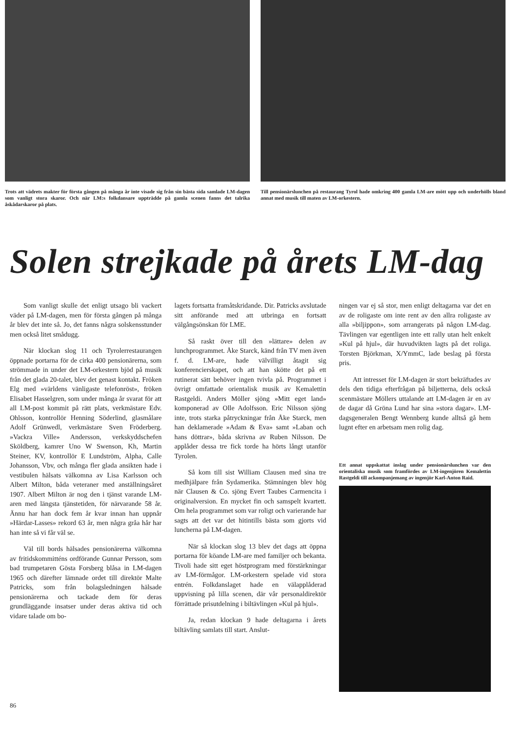Trots att vädrets makter för första gången på många år inte visade sig från sin bästa sida samlade LM-dagen som vanligt stora skaror. Och när LM:s folkdansare uppträdde på gamla scenen fanns det talrika åskådarskaror på plats.
Till pensionärslunchen på restaurang Tyrol hade omkring 400 gamla LM-are mött upp och underhölls bland annat med musik till maten av LM-orkestern.
Solen strejkade på årets LM-dag
Som vanligt skulle det enligt utsago bli vackert väder på LM-dagen, men för första gången på många år blev det inte så. Jo, det fanns några solskensstunder men också litet smådugg.
När klockan slog 11 och Tyrolerrestaurangen öppnade portarna för de cirka 400 pensionärerna, som strömmade in under det LM-orkestern bjöd på musik från det glada 20-talet, blev det genast kontakt. Fröken Elg med »världens vänligaste telefonröst», fröken Elisabet Hasselgren, som under många år svarat för att all LM-post kommit på rätt plats, verkmästare Edv. Ohlsson, kontrollör Henning Söderlind, glasmålare Adolf Grünwedl, verkmästare Sven Fröderberg. »Vackra Ville» Andersson, verkskyddschefen Sköldberg, kamrer Uno W Swenson, Kh, Martin Steiner, KV, kontrollör E Lundström, Alpha, Calle Johansson, Vbv, och många fler glada ansikten hade i vestibulen hälsats välkomna av Lisa Karlsson och Albert Milton, båda veteraner med anställningsåret 1907. Albert Milton är nog den i tjänst varande LM-aren med längsta tjänstetiden, för närvarande 58 år. Ännu har han dock fem år kvar innan han uppnår »Härdar-Lasses» rekord 63 år, men några gråa hår har han inte så vi får väl se.
Väl till bords hälsades pensionärerna välkomna av fritidskommitténs ordförande Gunnar Persson, som bad trumpetaren Gösta Forsberg blåsa in LM-dagen 1965 och därefter lämnade ordet till direktör Malte Patricks, som från bolagsledningen hälsade pensionärerna och tackade dem för deras grundläggande insatser under deras aktiva tid och vidare talade om bo-
lagets fortsatta framåtskridande. Dir. Patricks avslutade sitt anförande med att utbringa en fortsatt välgångsönskan för LME.
Så raskt över till den »lättare» delen av lunchprogrammet. Åke Starck, känd från TV men även f. d. LM-are, hade välvilligt åtagit sig konferencierskapet, och att han skötte det på ett rutinerat sätt behöver ingen tvivla på. Programmet i övrigt omfattade orientalisk musik av Kemalettin Rastgeldi. Anders Möller sjöng »Mitt eget land» komponerad av Olle Adolfsson. Eric Nilsson sjöng inte, trots starka påtryckningar från Åke Starck, men han deklamerade »Adam & Eva» samt »Laban och hans döttrar», båda skrivna av Ruben Nilsson. De applåder dessa tre fick torde ha hörts långt utanför Tyrolen.
Så kom till sist William Clausen med sina tre medhjälpare från Sydamerika. Stämningen blev hög när Clausen & Co. sjöng Evert Taubes Carmencita i originalversion. En mycket fin och samspelt kvartett. Om hela programmet som var roligt och varierande har sagts att det var det hitintills bästa som gjorts vid luncherna på LM-dagen.
När så klockan slog 13 blev det dags att öppna portarna för köande LM-are med familjer och bekanta. Tivoli hade sitt eget höstprogram med förstärkningar av LM-förmågor. LM-orkestern spelade vid stora entrén. Folkdanslaget hade en välapplåderad uppvisning på lilla scenen, där vår personaldirektör förrättade prisutdelning i biltävlingen »Kul på hjul».
Ja, redan klockan 9 hade deltagarna i årets biltävling samlats till start. Anslut-
ningen var ej så stor, men enligt deltagarna var det en av de roligaste om inte rent av den allra roligaste av alla »biljippon», som arrangerats på någon LM-dag. Tävlingen var egentligen inte ett rally utan helt enkelt »Kul på hjul», där huvudvikten lagts på det roliga. Torsten Björkman, X/YmmC, lade beslag på första pris.
Att intresset för LM-dagen är stort bekräftades av dels den tidiga efterfrågan på biljetterna, dels också scenmästare Möllers uttalande att LM-dagen är en av de dagar då Gröna Lund har sina »stora dagar». LM-dagsgeneralen Bengt Wennberg kunde alltså gå hem lugnt efter en arbetsam men rolig dag.
Ett annat uppskattat inslag under pensionärslunchen var den orientaliska musik som framfördes av LM-ingenjören Kemalettin Rastgeldi till ackompanjemang av ingenjör Karl-Anton Raid.
86